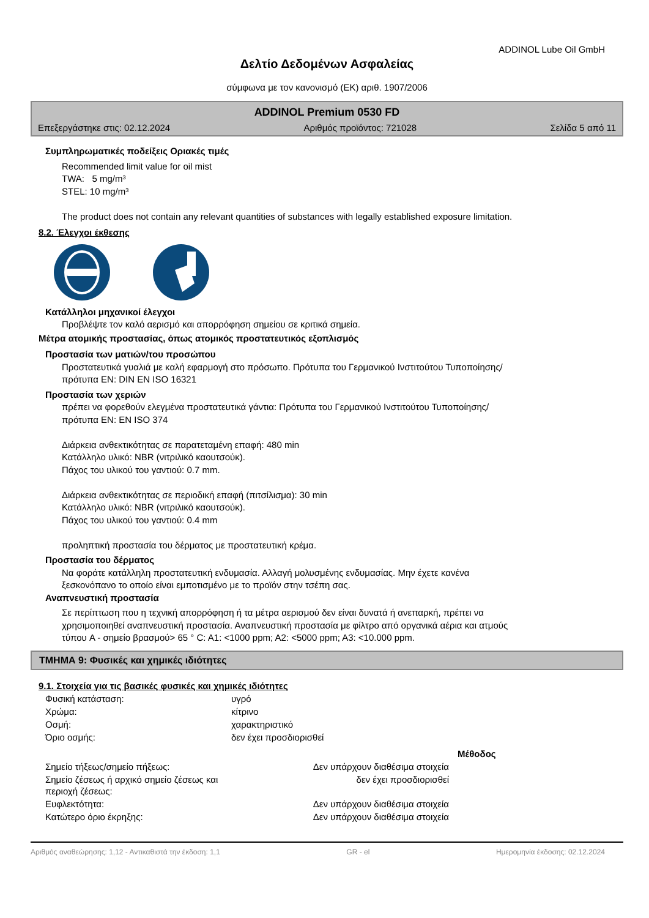ADDINOL Lube Oil GmbH
Δελτίο Δεδομένων Ασφαλείας
σύμφωνα με τον κανονισμό (ΕΚ) αριθ. 1907/2006
ADDINOL Premium 0530 FD
Επεξεργάστηκε στις: 02.12.2024 Αριθμός προϊόντος: 721028 Σελίδα 5 από 11
Συμπληρωματικές ποδείξεις Οριακές τιμές
Recommended limit value for oil mist
TWA: 5 mg/m³
STEL: 10 mg/m³
The product does not contain any relevant quantities of substances with legally established exposure limitation.
8.2. Έλεγχοι έκθεσης
Κατάλληλοι μηχανικοί έλεγχοι
Προβλέψτε τον καλό αερισμό και απορρόφηση σημείου σε κριτικά σημεία.
Μέτρα ατομικής προστασίας, όπως ατομικός προστατευτικός εξοπλισμός
Προστασία των ματιών/του προσώπου
Προστατευτικά γυαλιά με καλή εφαρμογή στο πρόσωπο. Πρότυπα του Γερμανικού Ινστιτούτου Τυποποίησης/
πρότυπα EN: DIN EN ISO 16321
Προστασία των χεριών
πρέπει να φορεθούν ελεγμένα προστατευτικά γάντια: Πρότυπα του Γερμανικού Ινστιτούτου Τυποποίησης/
πρότυπα EN: EN ISO 374
Διάρκεια ανθεκτικότητας σε παρατεταμένη επαφή: 480 min
Κατάλληλο υλικό: NBR (νιτριλικό καουτσούκ).
Πάχος του υλικού του γαντιού: 0.7 mm.
Διάρκεια ανθεκτικότητας σε περιοδική επαφή (πιτσίλισμα): 30 min
Κατάλληλο υλικό: NBR (νιτριλικό καουτσούκ).
Πάχος του υλικού του γαντιού: 0.4 mm
προληπτική προστασία του δέρματος με προστατευτική κρέμα.
Προστασία του δέρματος
Να φοράτε κατάλληλη προστατευτική ενδυμασία. Αλλαγή μολυσμένης ενδυμασίας. Μην έχετε κανένα
ξεσκονόπανο το οποίο είναι εμποτισμένο με το προϊόν στην τσέπη σας.
Αναπνευστική προστασία
Σε περίπτωση που η τεχνική απορρόφηση ή τα μέτρα αερισμού δεν είναι δυνατά ή ανεπαρκή, πρέπει να
χρησιμοποιηθεί αναπνευστική προστασία. Αναπνευστική προστασία με φίλτρο από οργανικά αέρια και ατμούς
τύπου A - σημείο βρασμού> 65 ° C: A1: <1000 ppm; A2: <5000 ppm; A3: <10.000 ppm.
ΤΜΗΜΑ 9: Φυσικές και χημικές ιδιότητες
9.1. Στοιχεία για τις βασικές φυσικές και χημικές ιδιότητες
| Φυσική κατάσταση: | υγρό |
| Χρώμα: | κίτρινο |
| Οσμή: | χαρακτηριστικό |
| Όριο οσμής: | δεν έχει προσδιορισθεί |
| | | Μέθοδος |
| Σημείο τήξεως/σημείο πήξεως: | Δεν υπάρχουν διαθέσιμα στοιχεία | |
| Σημείο ζέσεως ή αρχικό σημείο ζέσεως και περιοχή ζέσεως: | δεν έχει προσδιορισθεί | |
| Ευφλεκτότητα: | Δεν υπάρχουν διαθέσιμα στοιχεία | |
| Κατώτερο όριο έκρηξης: | Δεν υπάρχουν διαθέσιμα στοιχεία | |
Αριθμός αναθεώρησης: 1,12 - Αντικαθιστά την έκδοση: 1,1 GR - el Ημερομηνία έκδοσης: 02.12.2024